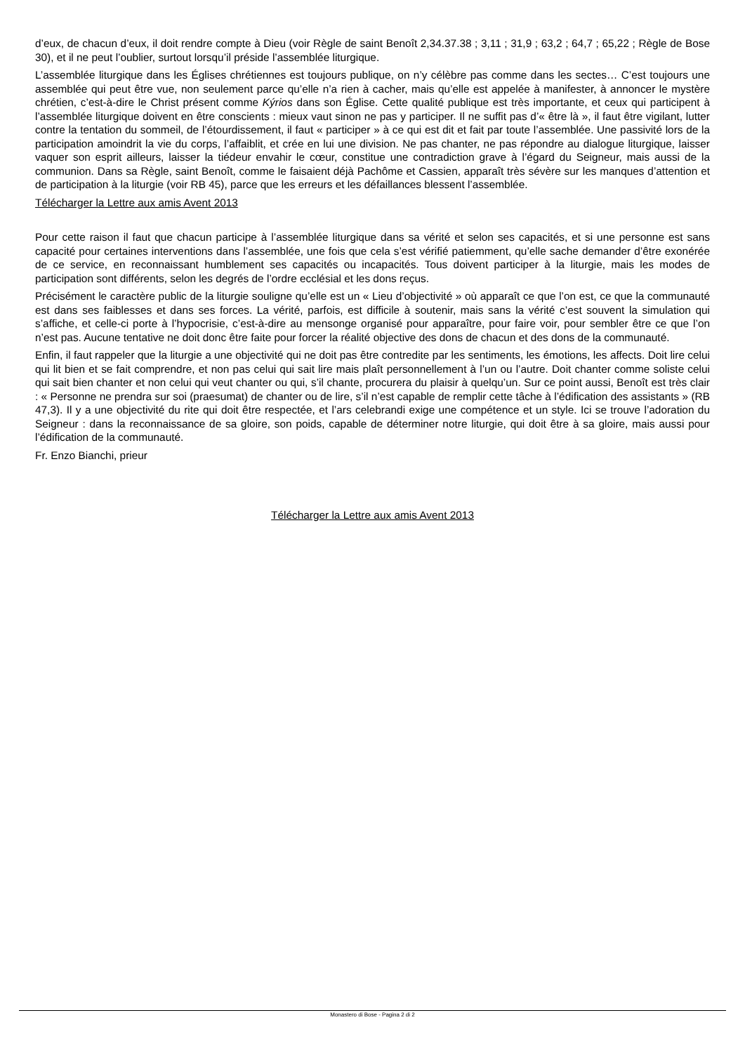d’eux, de chacun d’eux, il doit rendre compte à Dieu (voir Règle de saint Benoît 2,34.37.38 ; 3,11 ; 31,9 ; 63,2 ; 64,7 ; 65,22 ; Règle de Bose 30), et il ne peut l’oublier, surtout lorsqu’il préside l’assemblée liturgique.
L’assemblée liturgique dans les Églises chrétiennes est toujours publique, on n’y célèbre pas comme dans les sectes… C’est toujours une assemblée qui peut être vue, non seulement parce qu’elle n’a rien à cacher, mais qu’elle est appelée à manifester, à annoncer le mystère chrétien, c’est-à-dire le Christ présent comme Kýrios dans son Église. Cette qualité publique est très importante, et ceux qui participent à l’assemblée liturgique doivent en être conscients : mieux vaut sinon ne pas y participer. Il ne suffit pas d’« être là », il faut être vigilant, lutter contre la tentation du sommeil, de l’étourdissement, il faut « participer » à ce qui est dit et fait par toute l’assemblée. Une passivité lors de la participation amoindrit la vie du corps, l’affaiblit, et crée en lui une division. Ne pas chanter, ne pas répondre au dialogue liturgique, laisser vaquer son esprit ailleurs, laisser la tiédeur envahir le cœur, constitue une contradiction grave à l’égard du Seigneur, mais aussi de la communion. Dans sa Règle, saint Benoît, comme le faisaient déjà Pachôme et Cassien, apparaît très sévère sur les manques d’attention et de participation à la liturgie (voir RB 45), parce que les erreurs et les défaillances blessent l’assemblée.
Télécharger la Lettre aux amis Avent 2013
Pour cette raison il faut que chacun participe à l’assemblée liturgique dans sa vérité et selon ses capacités, et si une personne est sans capacité pour certaines interventions dans l’assemblée, une fois que cela s’est vérifié patiemment, qu’elle sache demander d’être exonérée de ce service, en reconnaissant humblement ses capacités ou incapacités. Tous doivent participer à la liturgie, mais les modes de participation sont différents, selon les degrés de l’ordre ecclésial et les dons reçus.
Précisément le caractère public de la liturgie souligne qu’elle est un « Lieu d’objectivité » où apparaît ce que l’on est, ce que la communauté est dans ses faiblesses et dans ses forces. La vérité, parfois, est difficile à soutenir, mais sans la vérité c’est souvent la simulation qui s’affiche, et celle-ci porte à l’hypocrisie, c’est-à-dire au mensonge organisé pour apparaître, pour faire voir, pour sembler être ce que l’on n’est pas. Aucune tentative ne doit donc être faite pour forcer la réalité objective des dons de chacun et des dons de la communauté.
Enfin, il faut rappeler que la liturgie a une objectivité qui ne doit pas être contredite par les sentiments, les émotions, les affects. Doit lire celui qui lit bien et se fait comprendre, et non pas celui qui sait lire mais plaît personnellement à l’un ou l’autre. Doit chanter comme soliste celui qui sait bien chanter et non celui qui veut chanter ou qui, s’il chante, procurera du plaisir à quelqu’un. Sur ce point aussi, Benoît est très clair : « Personne ne prendra sur soi (praesumat) de chanter ou de lire, s’il n’est capable de remplir cette tâche à l’édification des assistants » (RB 47,3). Il y a une objectivité du rite qui doit être respectée, et l’ars celebrandi exige une compétence et un style. Ici se trouve l’adoration du Seigneur : dans la reconnaissance de sa gloire, son poids, capable de déterminer notre liturgie, qui doit être à sa gloire, mais aussi pour l’édification de la communauté.
Fr. Enzo Bianchi, prieur
Télécharger la Lettre aux amis Avent 2013
Monastero di Bose - Pagina 2 di 2